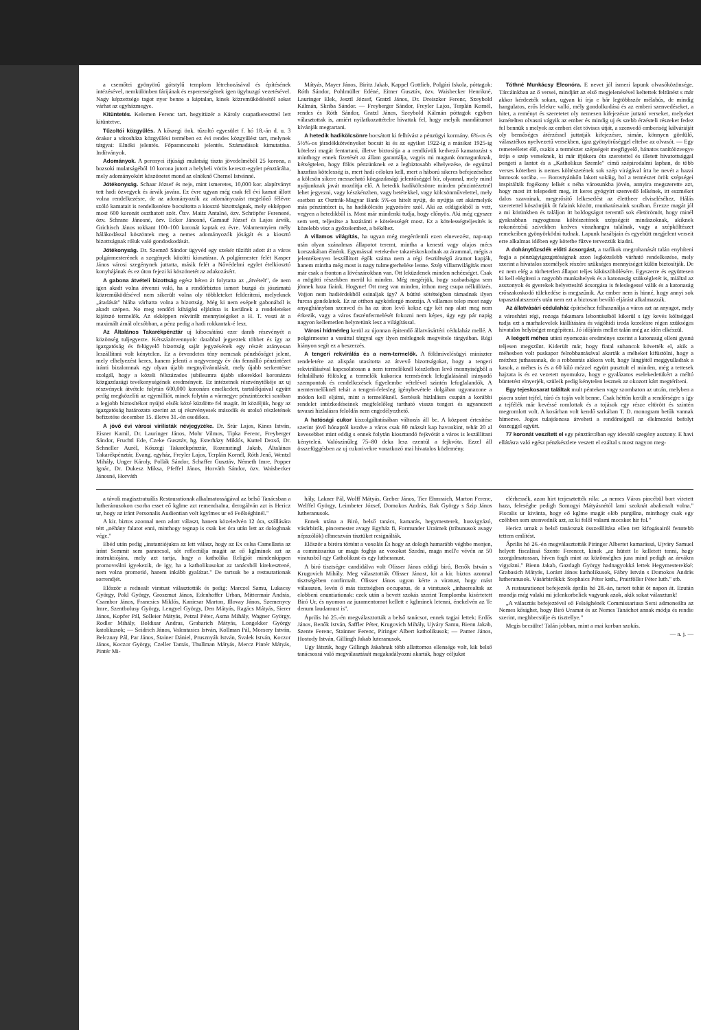a csemőtei gyönyörű gótstylű templom létrehozásával és építésének intézésével, nemkülönben fárijának és esperességének igen ügybuzgó vezetésével. Nagy képzettsége tagot nyer benne a káptalan, kinek közreműködésétől sokat várhat az egyházmegye.
Kitüntetés. Kelemen Ferenc tart. hegyitüzér a Károly csapatkereszttel lett kitüntetve.
Tűzoltói közgyűlés. A kőszegi önk. tűzoltó egyesület f. hó 18.-án d. u. 3 órakor a városháza közgyűlési termében ez évi rendes közgyűlést tart, melynek tárgyai: Elnöki jelentés. Főparancsnoki jelentés. Számadások kimutatása. Indítványok.
Adományok. A perenyei ifjúsági mulatság tiszta jövedelméből 25 korona, a bozsoki mulatságéból 10 korona jutott a helybeli vörös kereszt-egylet pénztárába, mely adományokért köszönetet mond az elnöknő Chernel Istvánné.
Jótékonyság. Schaar József és neje, mint ismeretes, 10,000 kor. alapítványt tett hadi özvegyek és árvák javára. Ez évre ugyan még csak fél évi kamat állott volna rendelkezésre, de az adományozók az adományozást megelőző félévre szóló kamatait is rendelkezésre bocsátotta a kiosztó bizottságnak, mely ekképpen most 600 koronát oszthatott szét. Özv. Maitz Antalné, özv. Schröpfer Ferenené, özv. Schrane Jánosné, özv. Ecker Jánosné, Gamauf József és Lajos árvák, Grichisch János rokkant 100–100 koronát kaptak ez évre. Valamennyien mély hálákodással köszöntek meg a nemes adományozók jóságát és a kiosztó bizottságnak róluk való gondoskodását.
Jótékonyság. Dr. Szemző Sándor ügyvéd egy szekér tűzifát adott át a város polgármesterének a szegények közötti kiosztásra. A polgármester felét Kasper János városi szegénynek juttatta, másik felét a Nővédelmi egylet ételkiosztó konyhájának és ez úton fejezi ki köszönetét az adakozásért.
A gabona átvételi bizottság egész héten át folytatta az „átvételt", de nem igen akadt volna átvenni való, ha a rendőrbiztos ismert buzgó és jószimatú közreműködésével nem sikerült volna oly többleteket felderíteni, melyeknek „átadását" hiába várhatta volna a bizottság. Még ki nem esépelt gabonából is akadt szépen. No meg rendőri kihágási eljárásra is kerülnek a rendeleteket kijátszó termelők. Az ekképpen rekvirált mennyiségeket a H. T. veszi át a maximált árnál olcsóbban, a pénz pedig a hadi rokkantak-é lesz.
Az Általános Takarékpénztár uj kibocsátású ezer darab részvényét a közönség tuljegyezte. Kétszázötvennyolc darabbal jegyeztek többet és így az igazgatóság és felügyelő bizottság saját jegyzésének egy részét arányosan leszállítani volt kénytelen. Ez a örvendetes tény nemcsak pénzbőséget jelent, mely elhelyezést keres, hanem jelenti a negyvenegy év óta fennálló pénzintézet iránti bizalomnak egy olyan újabb megnyilvánulását, mely újabb serkentésre szolgál, hogy a közeli félszázados jubileumra újabb sikerekkel koronázza közgazdasági tevékenységének eredményeit. Ez intézetnek részvénytőkéje az uj részvények átvétele folytán 600,000 koronára emelkedett, tartalékjaival együtt pedig megközelíti az egymilliót, minek folytán a vármegye pénzintézetei sorában a legjobb biztosítékot nyújtó elsők közé küzdötte fel magát. Itt közöljük, hogy az igazgatóság határozata szerint az uj részvényesek második és utolsó részletének befizetése december 15. illetve 31.-én esedékes.
A jövő évi városi virilisták névjegyzéke. Dr. Stúr Lajos, Kines István, Eisner Kamil, Dr. Lauringer János, Mohr Vilmos, Tipka Ferenc, Freyberger Sándor, Fruchtl Ede, Czeke Gusztáv, hg. Esterházy Miklós, Kuttel Dezső, Dr. Schneller Aurél, Kőszegi Takarékpénztár, Rozenstingl Jakab, Általános Takarékpénztár, Evang. egyház, Freyler Lajos, Terplán Kornél, Róth Jenő, Wentzl Mihály, Unger Károly, Pollák Sándor, Schaffer Gusztáv, Németh Imre, Popper Ignác, Dr. Dukesz Miksa, Pfeffel János, Horváth Sándor, özv. Waisbecker Jánosné, Horváth
Mátyás, Mayer János, Biritz Jakab, Kappel Gottlieb, Polgári Iskola, póttagok: Róth Sándor, Pohlmüller Edéné, Eitner Gusztáv, özv. Waisbecker Henrikné, Lauringer Elek, Jesztl József, Gratzl János, Dr. Dreiszker Ferenc, Szeybold Kálmán, Skriba Sándor. — Freyberger Sándor, Freyler Lajos, Terplán Kornél, rendes és Róth Sándor, Gratzl János, Szeybold Kálmán póttagok egyben választottak is, amiért nyilatkozattételre hivattak fel, hogy melyik mandátumot kívánják megtartani.
A hetedik hadikölcsönre bocsátott ki felhívást a pénzügyi kormány. 6%-os és 5½%-os járadékkötvényeket bocsát ki és az egyiket 1922-ig a másikat 1925-ig kötelezi magát fentartani, illetve biztosítja a a rendkívüli kedvező kamatozást s minthogy ennek fizetését az állam garantálja, vagyis mi magunk önmagunknak, kétségtelen, hogy fölös pénzünknek ez a legbiztosabb elhelyezése, de egyúttal hazafias kötelesség is, mert hadi célokra kell, mert a háború sikeres befejezéséhez a kölcsön sikere messzeható közgazdasági jelentőséggel bír, olyannal, mely mind nyájunknak javát mozdítja elő. A hetedik hadikölcsönre minden pénzintézetnél lehet jegyezni, vagy készkénzben, vagy betétekkel, vagy kölcsönművelettel, mely esetben az Osztrák-Magyar Bank 5%-os hitelt nyújt, de nyújtja ezt akármelyik más pénzintézet is, ha hadikölcsön jegyzésére szól. Aki az eddigiekből is vett, vegyen a hetedikből is. Most már mindenki tudja, hogy előnyös. Aki még egyszer sem vett, teljesítse a hazáránti e kötelességét most. Ez a kötelességteljesítés is közelebb visz a győzelemhez, a békéhez.
A villamos világítás, ha ugyan még megérdemli ezen elnevezést, nap-nap után olyan szánalmas állapotot teremt, mintha a kenesti vagy olajos mécs korszakában élnénk. Egymással vetekedve takaréskoskodnak az árammal, mégis a jelentékenyen leszállított égők száma nem a régi feszültségű áramot kapják, hanem mintha még most is nagy tulmegterhelése lenne. Szép villamvilágítás most már csak a fronton a lövészárokban van. Ott leküzdenek minden nehézséget. Csak a mögötti részekben merül ki minden. Még megérjük, hogy szabadságra sem jönnek haza fiaink. Hogyne! Ott meg van minden, itthon meg csupa nélkülözés. Vajjon nem hadiérdekből esinaljak így? A bútító sötétségben támadnak ilyen furcsa gondolatok. Ez az otthon agykórlorgó mozzija. A villamos telep most nagy anyaghiányban szenved és ha az úton levő koksz egy két nap alatt meg nem érkezik, vagy a város faszénfermelését fokozni nem képes, úgy egy pár napig nagyon kellemetlen helyzetünk lesz a világítással.
Városi hídmérleg kerül az újonnan épitendő állatvásártéri cédulaház mellé. A polgármester a vasúttal tárgyal egy ilyen mérlegnek megvétele tárgyában. Régi hiányon segít ez a beszerzés.
A tengeri rekvirálás és a nem-termelők. A földmivelésügyi miniszter rendeletére az alispán utasította az átvevő bizottságokat, hogy a tengeri rekvirálásával kapcsolatosan a nem termelőknél készletben levő mennyiségből a feltalálható fölösleg a termelők kukorica termésének lefoglalásánál irányadó szempontok és rendelkezések figyelembe vételével szintén lefoglalandók. A nemtermelőknél tehát a tengeri-felesleg igénybevétele dolgában ugyanazone a módon kell eljárni, mint a termelőknél. Sertések hizlalásra csupán a korábbi rendelet intézkedéseinek megfelelőleg tartható vissza tengeri és ugyanezett tavaszi hizlalásra feloldás nem engedélyezhető.
A hatósági cukor kiszolgáltatásában változás áll be. A központ értesítése szerint jövő hónaptól kezdve a város csak 80 mázsát kap havonkint, tehát 20 al kevesebbet mint eddig s ennek folytán kiosztandó fejkvótát a város is leszállítani kényteleń. Valószínűleg 75–80 deka lesz ezentúl a fejkvóta. Ezzel áll összefüggésben az uj cukorivekre vonatkozó mai hivatalos közlemény.
Tóthné Munkácsy Eleonóra. E nevet jól ismeri lapunk olvasóközönsége. Tárcáinkban az ő versei, mindjárt az első megjelenésével keltettek feltűnést s már akkor kérdezték sokan, ugyan ki írja e bár legtöbbször mélabús, de mindig hangulatos, erős lelekre valló, mély gondolkodású és az emberi szenvedéseket, a hitet, a reményt és szeretetet oly nemesen kifejezésre juttató verseket, melyeket ismételten olvasni vágyik az ember és mindig uj és szebb érzésteli részeket fedez fel bennük s melyek az emberi élet tövises útját, a szenvedő emberiség kálváriáját oly bensőséges átérzéssel juttatják kifejezésre, simán, könnyen gördülő, választékos nyelvezetű versekben, igaz gyönyörűséggel eltelve az olvasót. — Egy remeteéletet élő, csakis a természet szépségeit megfigyelő, bánatos tanítóözvegye írója e szép verseknek, ki már ifjúkora óta szeretettel és illetett hivatottsággal pengeti a lantot és a „Katholikus Szemle" című szépirodalmi lapban, de több verses kötetben is nemes költészetének sok szép virágával írta be nevét a hazai lantosok sorába. — Borostyánkőn lakott sokáig, hol a természet örök szépségei inspirálták fogékony lelkét s néha városunkba jövén, annyira megszerette azt, hogy most itt telepedett meg, itt keres gyógyírt szenvedő lelkének, itt eszméket dalos szavainak, megerősítő lelkesedést az élettheer elviseléséhez. Hálás szeretettel köszöntjük őt falaink között, munkatársaink sorában. Érezze magát jól a mi körünkben és találjon itt boldogságot teremtő sok életörömöt, hogy minél gyakrabban ragyogtassa költészetének szépségeit mindazoknak, akiknek rokonérzésű szívekben kedves visszhangra találnak, vagy a szépköltészet remekeiben gyönyörködni tudnak. Lapunk hasábjain és egyebütt megjelent verseit erre alkalmas időben egy kötetbe fűzve tervezzük kiadni.
A dohánytőzsdék előtti ácsorgást, a trafikok megrohanását talán enyhíteni fogja a pénzügyigazgatóságnak azon legközelebb várható rendelkezése, mely szerint a hivatalos személyek részére szükséges mennyiséget külön biztosítják. De ez nem elég a türhetetlen állapot teljes kiküszöbölésére. Egyszerre és együttesen ki kell elégíteni a nagyobb munkahelyek és a katonaság szükségletét is, miáltal az asszonyok és gyerekek helyettesítő ácsorgása is feleslegessé válik és a katonaság erőszakoskodó tülekedése is megszűnik. Az ember nem is hinné, hogy annyi sok tapasztalatszerzés után nem ezt a biztosan beváló eljárást alkalmazzák.
Az állatvásári cédulaház építéséhez felhasználja a város azt az anyagot, mely a városházi régi, rozoga fakamara lebontásából kikerül s így kevés költséggel tudja ezt a marhalevelek kiállítására és vágóhídi iroda kezelésre régen szükséges hivatalos helyiséget megépíteni. Jó időjárás mellet talán még az idén elkészül.
A leégett méhes utáni nyomozás eredménye szerint a katonaság elleni gyanú teljesen megszűnt. Kiderült már, hogy fiatal suhancok követték el, akik a méhesben volt puskapor felrobbantásával akarták a méheket kifüstölni, hogy a mézhez juthassanak, de a robbantás akkora volt, hogy lángjától meggyulladtak a kasok, a méhes is és a 60 kiló mézzel együtt pusztult el minden, még a tettesek hajzata is és ez vezetett nyomukra, hogy e gyalázatos eselekedetükért a méltó büntetést elnyerjék, szüleik pedig kénytelen lesznek az okozott kárt megtéríteni.
Egy tejeskosarat találtak mult pénteken vagy szombaton az utcán, melyben a piacra szánt tejfel, túró és tojás volt benne. Csak héttőn került a rendőrségre s így a tejfélék már kevéssé romlottak és a tojások egy része eltörött és szintén megromlott volt. A kosárban volt kendő sarkában T. D. monogram betűk vannak hímezve. Jogos tulajdonosa átveheti a rendőrségnél az élelmezési befolyt összeggel együtt.
77 koronát veszített el egy pénztárcában egy idevaló szegény asszony. E havi ellátásra való egész pénzkészlete veszett el ezáltal s most nagyon meg-
a távoli magisztratuális Restaurationak alkalmatosságával az belső Tanácsban a lutheránusokon csorba esset eő kglme azt remendralna, derogálván azt is Hericz ur, hogy az iránt Personalis Audientian volt kgylmes ur eő Feőlséghinél."
A kir. biztos azonnal nem adott választ, hanem közeledvén 12 óra, szállására tért „néhány falatot enni, minthogy tegnap is csak ket óra után lett az dologhnak vége."
Ebéd után pedig „instantiójukra az lett válasz, hogy az Ex celsa Camellaria az iránt Semmit sem parancsol, sőt reflectálja magát az eő kglminek azt az instruktiójára, mely azt tartja, hogy a katholika Religiót mindenkippen promoveálni igyekezik, de igy, ha a katholikusokat az tanácsból kirekesztené, nem volna promotió, hanem inkább gyalázat." De tartsuk be a restaurationak sorrendjét.
Először a rednealt viratust választották és pedig: Marczel Samu, Lukacsy György, Pokl György, Groszmut János, Edenhoffer Urban, Mittermair András, Csambor János, Francsics Miklós, Kaniesar Marton, Illovay János, Szemenyey Imre, Szentbolusy György, Lengyel György, Den Mátyás, Ragács Mátyás, Sierer János, Kopfer Pál, Solleier Mátyás, Petzal Péter, Asma Mihály, Wagner György, Rodler Mihály, Boldisar Andras, Grabarich Mátyás, Longekker György katolikusok; — Seidrich János, Valentasics István, Kollman Pál, Meesery István, Belcznay Pál, Par János, Stainer Dániel, Prusznyák István, Svalek István, Koczor János, Koczor György, Czeller Tamás, Thullman Mátyás, Mercz Pintér Mátyás, Pintér Mi-
hály, Lakner Pál, Wolff Mátyás, Greber János, Tier Ehrnraich, Marton Ferenc, Welffel György, Leimbeter József, Domokos András, Bak György s Szip János lutheranusok.
Ennek utána a Biró, belső tanács, kamarás, hegymesterek, husvigyázó, vásárbirók, pincemester avagy Egyház fi, Formunder Uraimek (tribunusok avagy népszólók) elbneszván tisztüket resignálták.
Először a biróra történt a voxolás És hogy az dologh hamarább véghbe menjen, a commissarius ur maga foghja az voxokat Szedni, maga mell'e vévén az 50 viratusból egy Catholikust és egy lutheranust.
A biró tisztségre candidálva volt Olisser János eddigi biró, Benők István s Krugovich Mihály. Meg választották Olisser Jánost, kit a kir. biztos azonnal tisztségében confirmalt. Olisser János ugyan kérte a viratust, hogy mást válasszon, levén ő más tisztségben occupatus, de a viratusok „inhaerealtak az elobbeni enuntiationak: ezek után a bevett szokás szerint Templomba kisértetett Biró Ur, és nyomon az juramentomot kellett e kglminek letenni, énekelvén az Te denum laudamust is".
Április hó 25.-én megválasztották a belső tanácsot, ennek tagjai lettek: Erdős János, Benők István, Saffler Péter, Krugovich Mihály, Ujváry Samu, Bienn Jakab, Szente Ferenc, Stainner Ferenc, Piringer Albert katholikusok; — Pamer János, Hostody István, Gillingh Jakab luteranusok.
Ugy látszik, hogy Gillingh Jakabnak több allattomos ellensége volt, kik belső tanácsossá való megválasztását megakadályozni akarták, hogy céljukat
elérhessék, azon hirt terjesztették róla: „a nemes Város pincébül bort vitetett haza, feleséghe pedigh Somogyi Mátyásnétól lami szoknát abalienalt volna." Fiscalis ur kivánta, hogy eő kglme magát elöb purgálna, minthogy csak egy czéhben sem szenvedník azt, az ki felől valami mocskot hir fol."
Hericz urnak a belső tanácsnak összeállítása ellen tett kifogásairól fenntebb tettem említést.
Április hó 26.-én megválasztották Piringer Albertet kamarássá, Ujváry Samuel helyett fiscalissá Szente Ferencet, kinek „az hütett le kelletett tenni, hogy szorgalmatossan, híven fogh mint az közönséghes jura mind pedigh az árvákra vigyázni." Bienn Jakab, Gazdagh György hadnagyokká lettek Hegymesterekké: Grabasich Mátyás, Loránt János katholikusok, Fábry István s Domokos András lutheranusok. Vásárbirókká: Stephaics Péter kath., Praitföller Péter luth." stb.
A restaurationot befejezték április hó 28.-án, tartott tehát öt napon át. Ezután mondja még valaki mi jelenkorbeliek vagyunk azok, akik sokat választunk!
„A választás befejeztével eő Felséghénék Commissariusa Sersi admoneálta az Nemes kősighet, hogy Biró Uramat és az Nemes Tanáchot annak módja és rendie szerint, meghbecsülje és tisztellye."
Megis becsülte! Talán jobban, mint a mai korban szokás.
— a. j. —